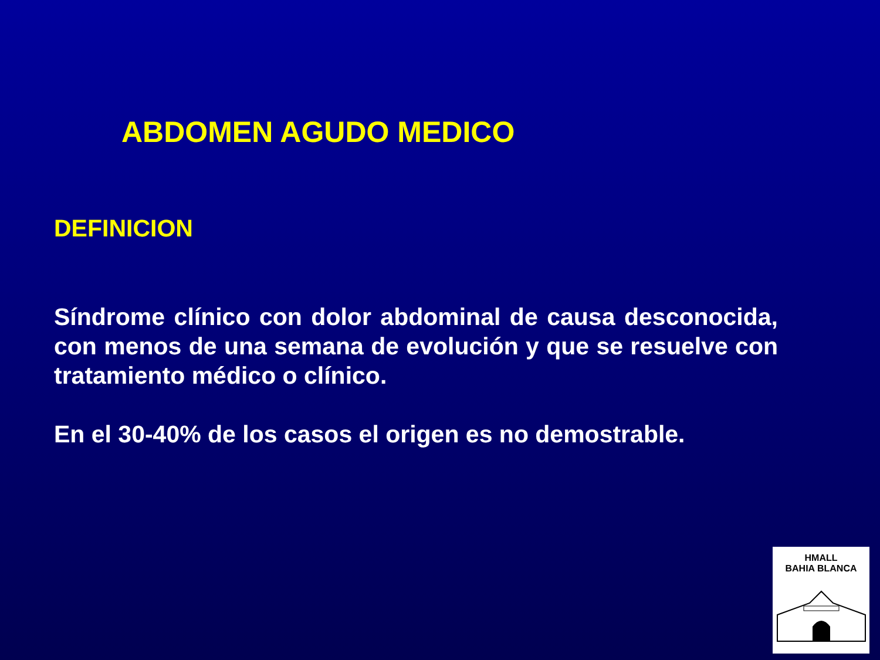ABDOMEN AGUDO MEDICO
DEFINICION
Síndrome clínico con dolor abdominal de causa desconocida, con menos de una semana de evolución y que se resuelve con tratamiento médico o clínico.
En el 30-40% de los casos el origen es no demostrable.
HMALL
BAHIA BLANCA